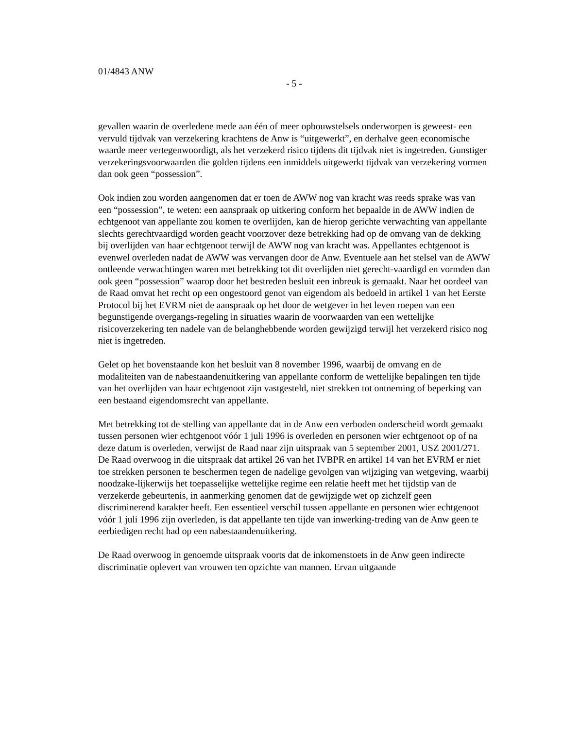01/4843 ANW
- 5 -
gevallen waarin de overledene mede aan één of meer opbouwstelsels onderworpen is geweest- een vervuld tijdvak van verzekering krachtens de Anw is “uitgewerkt”, en derhalve geen economische waarde meer vertegenwoordigt, als het verzekerd risico tijdens dit tijdvak niet is ingetreden. Gunstiger verzekeringsvoorwaarden die golden tijdens een inmiddels uitgewerkt tijdvak van verzekering vormen dan ook geen “possession”.
Ook indien zou worden aangenomen dat er toen de AWW nog van kracht was reeds sprake was van een “possession”, te weten: een aanspraak op uitkering conform het bepaalde in de AWW indien de echtgenoot van appellante zou komen te overlijden, kan de hierop gerichte verwachting van appellante slechts gerechtvaardigd worden geacht voorzover deze betrekking had op de omvang van de dekking bij overlijden van haar echtgenoot terwijl de AWW nog van kracht was. Appellantes echtgenoot is evenwel overleden nadat de AWW was vervangen door de Anw. Eventuele aan het stelsel van de AWW ontleende verwachtingen waren met betrekking tot dit overlijden niet gerecht-vaardigd en vormden dan ook geen “possession” waarop door het bestreden besluit een inbreuk is gemaakt. Naar het oordeel van de Raad omvat het recht op een ongestoord genot van eigendom als bedoeld in artikel 1 van het Eerste Protocol bij het EVRM niet de aanspraak op het door de wetgever in het leven roepen van een begunstigende overgangs-regeling in situaties waarin de voorwaarden van een wettelijke risicoverzekering ten nadele van de belanghebbende worden gewijzigd terwijl het verzekerd risico nog niet is ingetreden.
Gelet op het bovenstaande kon het besluit van 8 november 1996, waarbij de omvang en de modaliteiten van de nabestaandenuitkering van appellante conform de wettelijke bepalingen ten tijde van het overlijden van haar echtgenoot zijn vastgesteld, niet strekken tot ontneming of beperking van een bestaand eigendomsrecht van appellante.
Met betrekking tot de stelling van appellante dat in de Anw een verboden onderscheid wordt gemaakt tussen personen wier echtgenoot vóór 1 juli 1996 is overleden en personen wier echtgenoot op of na deze datum is overleden, verwijst de Raad naar zijn uitspraak van 5 september 2001, USZ 2001/271. De Raad overwoog in die uitspraak dat artikel 26 van het IVBPR en artikel 14 van het EVRM er niet toe strekken personen te beschermen tegen de nadelige gevolgen van wijziging van wetgeving, waarbij noodzake-lijkerwijs het toepasselijke wettelijke regime een relatie heeft met het tijdstip van de verzekerde gebeurtenis, in aanmerking genomen dat de gewijzigde wet op zichzelf geen discriminerend karakter heeft. Een essentieel verschil tussen appellante en personen wier echtgenoot vóór 1 juli 1996 zijn overleden, is dat appellante ten tijde van inwerking-treding van de Anw geen te eerbiedigen recht had op een nabestaandenuitkering.
De Raad overwoog in genoemde uitspraak voorts dat de inkomenstoets in de Anw geen indirecte discriminatie oplevert van vrouwen ten opzichte van mannen. Ervan uitgaande